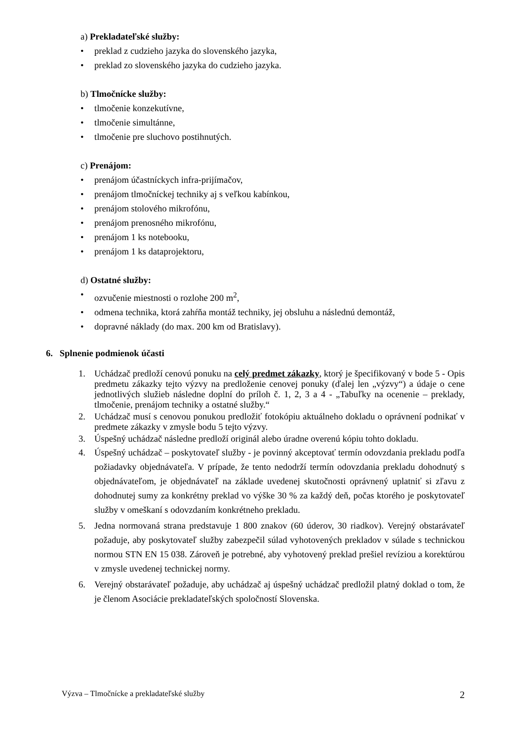a) Prekladateľské služby:
• preklad z cudzieho jazyka do slovenského jazyka,
• preklad zo slovenského jazyka do cudzieho jazyka.
b) Tlmočnícke služby:
• tlmočenie konzekutívne,
• tlmočenie simultánne,
• tlmočenie pre sluchovo postihnutých.
c) Prenájom:
• prenájom účastníckych infra-prijímačov,
• prenájom tlmočníckej techniky aj s veľkou kabínkou,
• prenájom stolového mikrofónu,
• prenájom prenosného mikrofónu,
• prenájom 1 ks notebooku,
• prenájom 1 ks dataprojektoru,
d) Ostatné služby:
• ozvučenie miestnosti o rozlohe 200 m<sup>2</sup>,
• odmena technika, ktorá zahŕňa montáž techniky, jej obsluhu a následnú demontáž,
• dopravné náklady (do max. 200 km od Bratislavy).
6. Splnenie podmienok účasti
1. Uchádzač predloží cenovú ponuku na celý predmet zákazky, ktorý je špecifikovaný v bode 5 - Opis predmetu zákazky tejto výzvy na predloženie cenovej ponuky (ďalej len „výzvy“) a údaje o cene jednotlivých služieb následne doplní do príloh č. 1, 2, 3 a 4 - „Tabuľky na ocenenie – preklady, tlmočenie, prenájom techniky a ostatné služby.“
2. Uchádzač musí s cenovou ponukou predložiť fotokópiu aktuálneho dokladu o oprávnení podnikať v predmete zákazky v zmysle bodu 5 tejto výzvy.
3. Úspešný uchádzač následne predloží originál alebo úradne overenú kópiu tohto dokladu.
4. Úspešný uchádzač – poskytovateľ služby - je povinný akceptovať termín odovzdania prekladu podľa požiadavky objednávateľa. V prípade, že tento nedodrží termín odovzdania prekladu dohodnutý s objednávateľom, je objednávateľ na základe uvedenej skutočnosti oprávnený uplatniť si zľavu z dohodnutej sumy za konkrétny preklad vo výške 30 % za každý deň, počas ktorého je poskytovateľ služby v omeškaní s odovzdaním konkrétneho prekladu.
5. Jedna normovaná strana predstavuje 1 800 znakov (60 úderov, 30 riadkov). Verejný obstarávateľ požaduje, aby poskytovateľ služby zabezpečil súlad vyhotovených prekladov v súlade s technickou normou STN EN 15 038. Zároveň je potrebné, aby vyhotovený preklad prešiel revíziou a korektúrou v zmysle uvedenej technickej normy.
6. Verejný obstarávateľ požaduje, aby uchádzač aj úspešný uchádzač predložil platný doklad o tom, že je členom Asociácie prekladateľských spoločností Slovenska.
Výzva – Tlmočnícke a prekladateľské služby 2